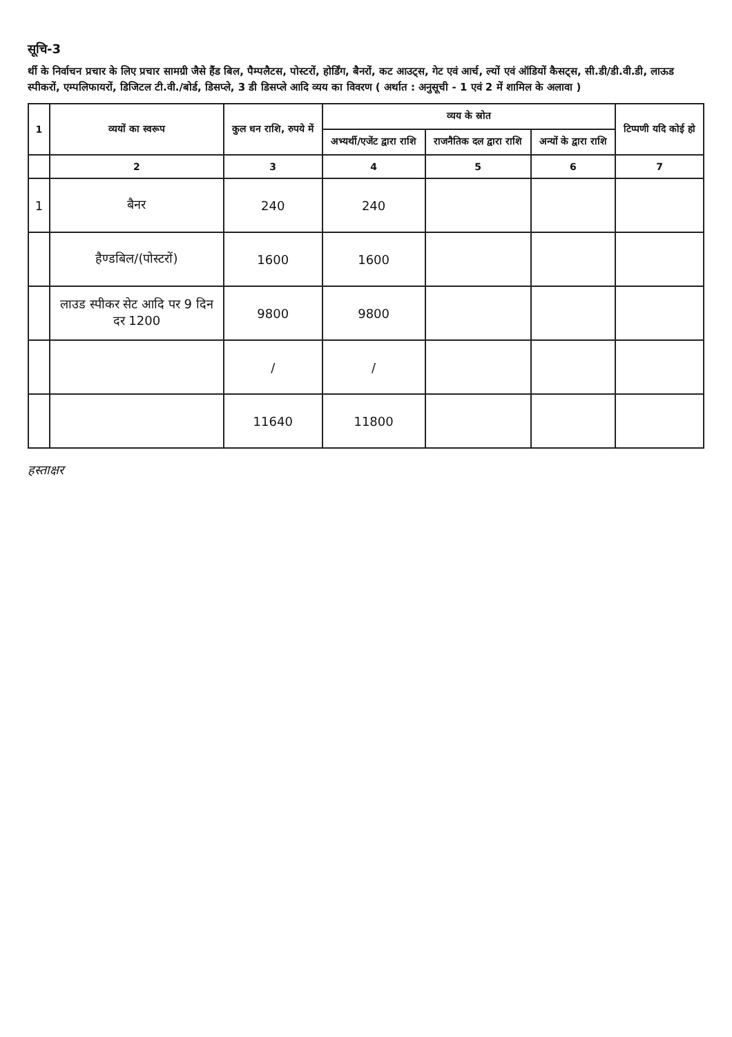सूचि-3
र्थी के निर्वाचन प्रचार के लिए प्रचार सामग्री जैसे हैंड बिल, पैम्पलैटस, पोस्टरों, होर्डिंग, बैनरों, कट आउट्स, गेट एवं आर्च, ल्यों एवं ऑडियों कैसट्स, सी.डी/डी.वी.डी, लाऊड स्पीकरों, एम्पलिफायरों, डिजिटल टी.वी./बोर्ड, डिसप्ले, 3 डी डिसप्ले आदि व्यय का विवरण ( अर्थात : अनुसूची - 1 एवं 2 में शामिल के अलावा )
| 1 | व्ययों का स्वरूप | कुल धन राशि, रुपये में | व्यय के स्रोत | | | टिप्पणी यदि कोई हो |
| --- | --- | --- | --- | --- | --- | --- |
| | | | अभ्यर्थी/एजेंट द्वारा राशि | राजनैतिक दल द्वारा राशि | अन्यों के द्वारा राशि | |
| | 2 | 3 | 4 | 5 | 6 | 7 |
| 1 | बैनर | 240 | 240 | | | |
| | हैण्डबिल/(पोस्टरों) | 1600 | 1600 | | | |
| | लाउड स्पीकर सेट आदि पर 9 दिन दर 1200 | 9800 | 9800 | | | |
| | | / | / | | | |
| | | 11640 | 11800 | | | |
हस्ताक्षर